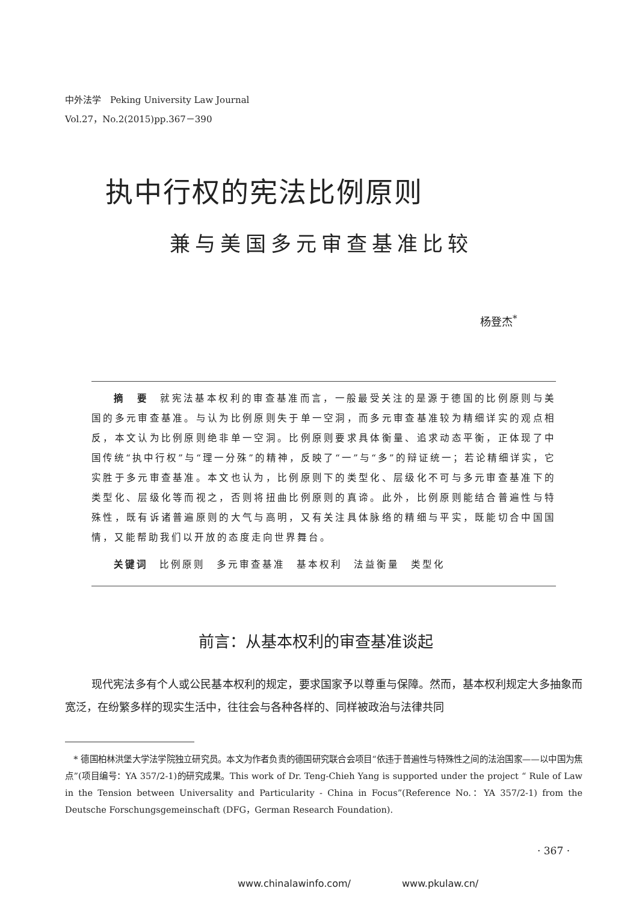中外法学　Peking University Law Journal
Vol.27，No.2(2015)pp.367－390
执中行权的宪法比例原则
兼与美国多元审查基准比较
杨登杰<sup>*</sup>
摘　要　就宪法基本权利的审查基准而言，一般最受关注的是源于德国的比例原则与美国的多元审查基准。与认为比例原则失于单一空洞，而多元审查基准较为精细详实的观点相反，本文认为比例原则绝非单一空洞。比例原则要求具体衡量、追求动态平衡，正体现了中国传统“执中行权”与“理一分殊”的精神，反映了“一”与“多”的辩证统一；若论精细详实，它实胜于多元审查基准。本文也认为，比例原则下的类型化、层级化不可与多元审查基准下的类型化、层级化等而视之，否则将扭曲比例原则的真谛。此外，比例原则能结合普遍性与特殊性，既有诉诸普遍原则的大气与高明，又有关注具体脉络的精细与平实，既能切合中国国情，又能帮助我们以开放的态度走向世界舞台。
关键词　比例原则　多元审查基准　基本权利　法益衡量　类型化
前言：从基本权利的审查基准谈起
现代宪法多有个人或公民基本权利的规定，要求国家予以尊重与保障。然而，基本权利规定大多抽象而宽泛，在纷繁多样的现实生活中，往往会与各种各样的、同样被政治与法律共同
　* 德国柏林洪堡大学法学院独立研究员。本文为作者负责的德国研究联合会项目“依违于普遍性与特殊性之间的法治国家——以中国为焦点”(项目编号：YA 357/2-1)的研究成果。This work of Dr. Teng-Chieh Yang is supported under the project “ Rule of Law in the Tension between Universality and Particularity - China in Focus”(Reference No.：YA 357/2-1) from the Deutsche Forschungsgemeinschaft (DFG，German Research Foundation).
· 367 ·
www.chinalawinfo.com/ www.pkulaw.cn/